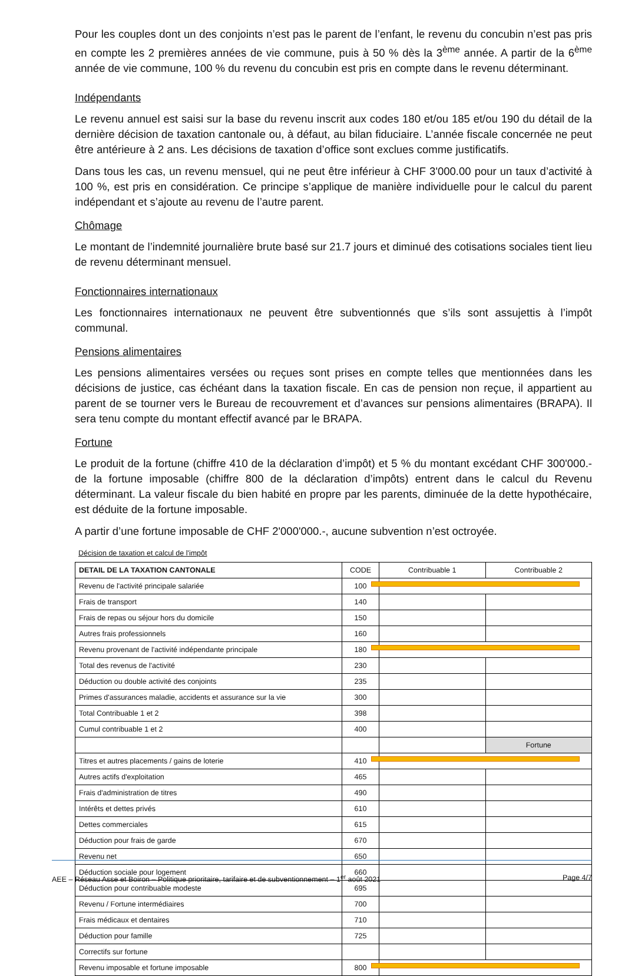Pour les couples dont un des conjoints n’est pas le parent de l’enfant, le revenu du concubin n’est pas pris en compte les 2 premières années de vie commune, puis à 50 % dès la 3<sup>ème</sup> année. A partir de la 6<sup>ème</sup> année de vie commune, 100 % du revenu du concubin est pris en compte dans le revenu déterminant.
Indépendants
Le revenu annuel est saisi sur la base du revenu inscrit aux codes 180 et/ou 185 et/ou 190 du détail de la dernière décision de taxation cantonale ou, à défaut, au bilan fiduciaire. L’année fiscale concernée ne peut être antérieure à 2 ans. Les décisions de taxation d’office sont exclues comme justificatifs.
Dans tous les cas, un revenu mensuel, qui ne peut être inférieur à CHF 3'000.00 pour un taux d’activité à 100 %, est pris en considération. Ce principe s’applique de manière individuelle pour le calcul du parent indépendant et s’ajoute au revenu de l’autre parent.
Chômage
Le montant de l’indemnité journalière brute basé sur 21.7 jours et diminué des cotisations sociales tient lieu de revenu déterminant mensuel.
Fonctionnaires internationaux
Les fonctionnaires internationaux ne peuvent être subventionnés que s’ils sont assujettis à l’impôt communal.
Pensions alimentaires
Les pensions alimentaires versées ou reçues sont prises en compte telles que mentionnées dans les décisions de justice, cas échéant dans la taxation fiscale. En cas de pension non reçue, il appartient au parent de se tourner vers le Bureau de recouvrement et d’avances sur pensions alimentaires (BRAPA). Il sera tenu compte du montant effectif avancé par le BRAPA.
Fortune
Le produit de la fortune (chiffre 410 de la déclaration d’impôt) et 5 % du montant excédant CHF 300'000.- de la fortune imposable (chiffre 800 de la déclaration d’impôts) entrent dans le calcul du Revenu déterminant. La valeur fiscale du bien habité en propre par les parents, diminuée de la dette hypothécaire, est déduite de la fortune imposable.
A partir d’une fortune imposable de CHF 2'000'000.-, aucune subvention n’est octroyée.
Décision de taxation et calcul de l'impôt
| DETAIL DE LA TAXATION CANTONALE | CODE | Contribuable 1 | Contribuable 2 |
| --- | --- | --- | --- |
| Revenu de l'activité principale salariée | 100 | | |
| Frais de transport | 140 | | |
| Frais de repas ou séjour hors du domicile | 150 | | |
| Autres frais professionnels | 160 | | |
| Revenu provenant de l'activité indépendante principale | 180 | | |
| Total des revenus de l'activité | 230 | | |
| Déduction ou double activité des conjoints | 235 | | |
| Primes d'assurances maladie, accidents et assurance sur la vie | 300 | | |
| Total Contribuable 1 et 2 | 398 | | |
| Cumul contribuable 1 et 2 | 400 | | |
| | | | Fortune |
| Titres et autres placements / gains de loterie | 410 | | |
| Autres actifs d'exploitation | 465 | | |
| Frais d'administration de titres | 490 | | |
| Intérêts et dettes privés | 610 | | |
| Dettes commerciales | 615 | | |
| Déduction pour frais de garde | 670 | | |
| Revenu net | 650 | | |
| Déduction sociale pour logement | 660 | | |
| Déduction pour contribuable modeste | 695 | | |
| Revenu / Fortune intermédiaires | 700 | | |
| Frais médicaux et dentaires | 710 | | |
| Déduction pour famille | 725 | | |
| Correctifs sur fortune | | | |
| Revenu imposable et fortune imposable | 800 | | |
AEE – Réseau Asse et Boiron – Politique prioritaire, tarifaire et de subventionnement – 1<sup>er</sup> août 2021 Page 4/7